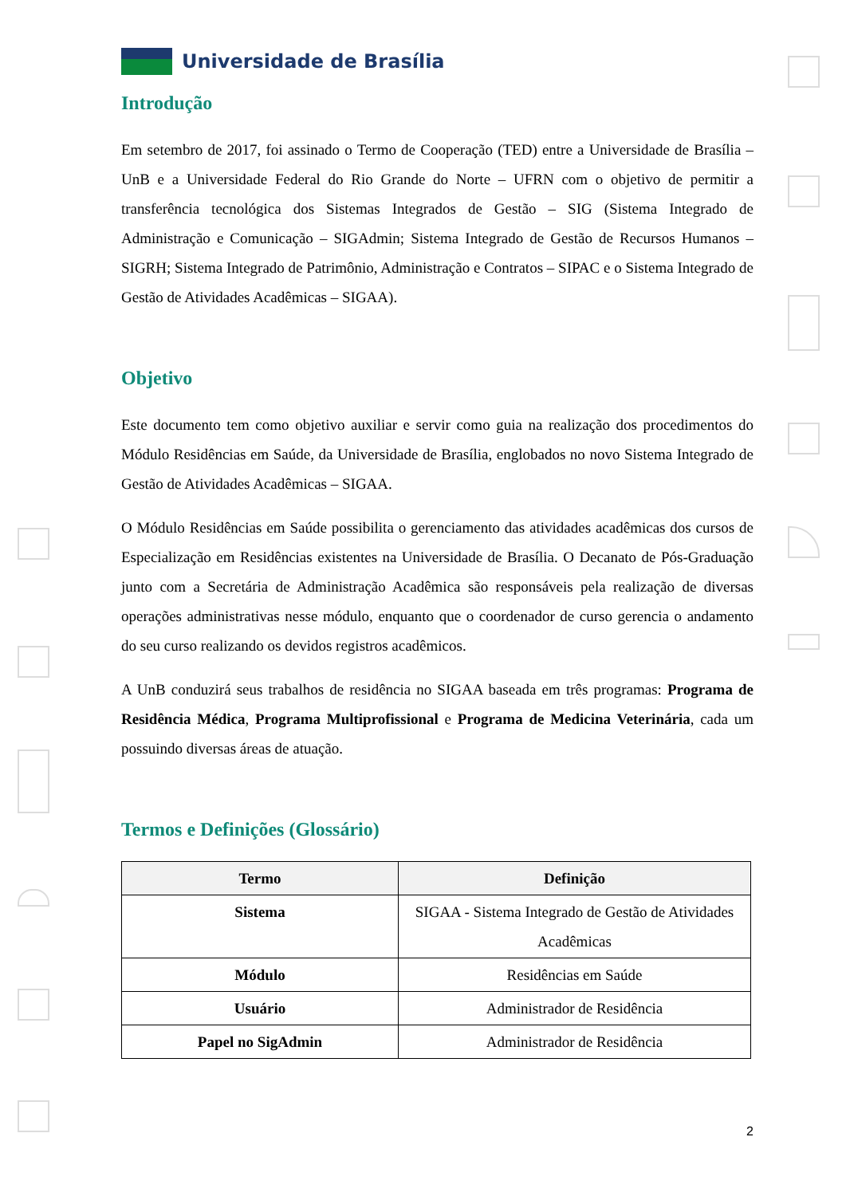Universidade de Brasília
Introdução
Em setembro de 2017, foi assinado o Termo de Cooperação (TED) entre a Universidade de Brasília – UnB e a Universidade Federal do Rio Grande do Norte – UFRN com o objetivo de permitir a transferência tecnológica dos Sistemas Integrados de Gestão – SIG (Sistema Integrado de Administração e Comunicação – SIGAdmin; Sistema Integrado de Gestão de Recursos Humanos – SIGRH; Sistema Integrado de Patrimônio, Administração e Contratos – SIPAC e o Sistema Integrado de Gestão de Atividades Acadêmicas – SIGAA).
Objetivo
Este documento tem como objetivo auxiliar e servir como guia na realização dos procedimentos do Módulo Residências em Saúde, da Universidade de Brasília, englobados no novo Sistema Integrado de Gestão de Atividades Acadêmicas – SIGAA.
O Módulo Residências em Saúde possibilita o gerenciamento das atividades acadêmicas dos cursos de Especialização em Residências existentes na Universidade de Brasília. O Decanato de Pós-Graduação junto com a Secretária de Administração Acadêmica são responsáveis pela realização de diversas operações administrativas nesse módulo, enquanto que o coordenador de curso gerencia o andamento do seu curso realizando os devidos registros acadêmicos.
A UnB conduzirá seus trabalhos de residência no SIGAA baseada em três programas: Programa de Residência Médica, Programa Multiprofissional e Programa de Medicina Veterinária, cada um possuindo diversas áreas de atuação.
Termos e Definições (Glossário)
| Termo | Definição |
| --- | --- |
| Sistema | SIGAA - Sistema Integrado de Gestão de Atividades Acadêmicas |
| Módulo | Residências em Saúde |
| Usuário | Administrador de Residência |
| Papel no SigAdmin | Administrador de Residência |
2